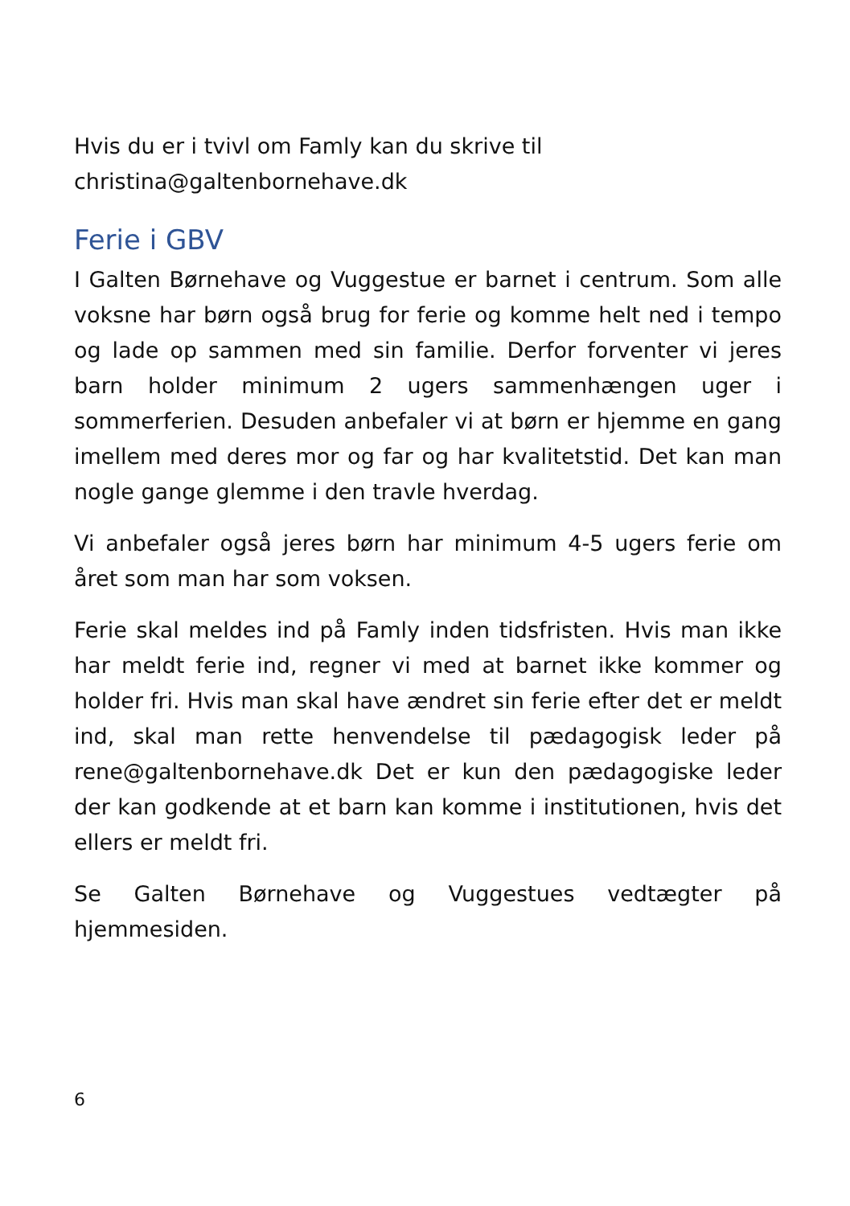Hvis du er i tvivl om Famly kan du skrive til
christina@galtenbornehave.dk
Ferie i GBV
I Galten Børnehave og Vuggestue er barnet i centrum. Som alle voksne har børn også brug for ferie og komme helt ned i tempo og lade op sammen med sin familie. Derfor forventer vi jeres barn holder minimum 2 ugers sammenhængen uger i sommerferien. Desuden anbefaler vi at børn er hjemme en gang imellem med deres mor og far og har kvalitetstid. Det kan man nogle gange glemme i den travle hverdag.
Vi anbefaler også jeres børn har minimum 4-5 ugers ferie om året som man har som voksen.
Ferie skal meldes ind på Famly inden tidsfristen. Hvis man ikke har meldt ferie ind, regner vi med at barnet ikke kommer og holder fri. Hvis man skal have ændret sin ferie efter det er meldt ind, skal man rette henvendelse til pædagogisk leder på rene@galtenbornehave.dk Det er kun den pædagogiske leder der kan godkende at et barn kan komme i institutionen, hvis det ellers er meldt fri.
Se Galten Børnehave og Vuggestues vedtægter på hjemmesiden.
6